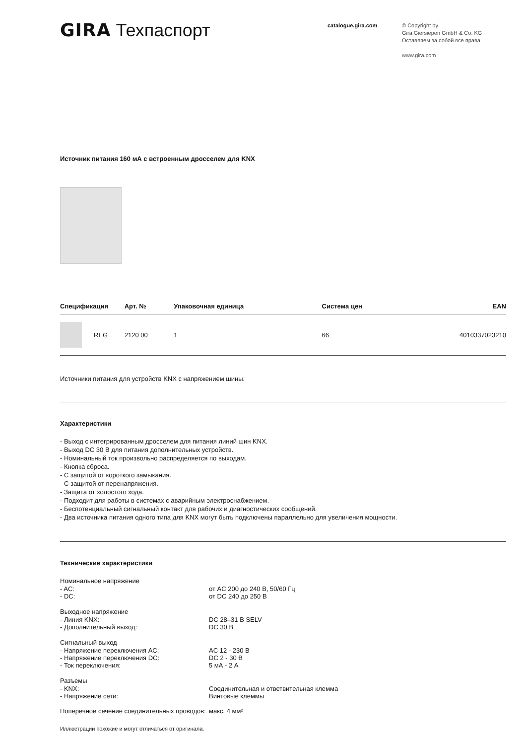GIRA Техпаспорт
catalogue.gira.com
© Copyright by
Gira Giersiepen GmbH & Co. KG
Оставляем за собой все права
www.gira.com
Источник питания 160 мА с встроенным дросселем для KNX
| Спецификация | | Арт. № | Упаковочная единица | Система цен | EAN |
| --- | --- | --- | --- | --- | --- |
| | REG | 2120 00 | 1 | 66 | 4010337023210 |
Источники питания для устройств KNX с напряжением шины.
Характеристики
- Выход с интегрированным дросселем для питания линий шин KNX.
- Выход DC 30 В для питания дополнительных устройств.
- Номинальный ток произвольно распределяется по выходам.
- Кнопка сброса.
- С защитой от короткого замыкания.
- С защитой от перенапряжения.
- Защита от холостого хода.
- Подходит для работы в системах с аварийным электроснабжением.
- Беспотенциальный сигнальный контакт для рабочих и диагностических сообщений.
- Два источника питания одного типа для KNX могут быть подключены параллельно для увеличения мощности.
Технические характеристики
Номинальное напряжение
- AC: от AC 200 до 240 В, 50/60 Гц
- DC: от DC 240 до 250 В
Выходное напряжение
- Линия KNX: DC 28–31 В SELV
- Дополнительный выход: DC 30 В
Сигнальный выход
- Напряжение переключения AC: AC 12 - 230 В
- Напряжение переключения DC: DC 2 - 30 В
- Ток переключения: 5 мА - 2 А
Разъемы
- KNX: Соединительная и ответвительная клемма
- Напряжение сети: Винтовые клеммы
Поперечное сечение соединительных проводов:
макс. 4 мм²
Иллюстрации похожие и могут отличаться от оригинала.